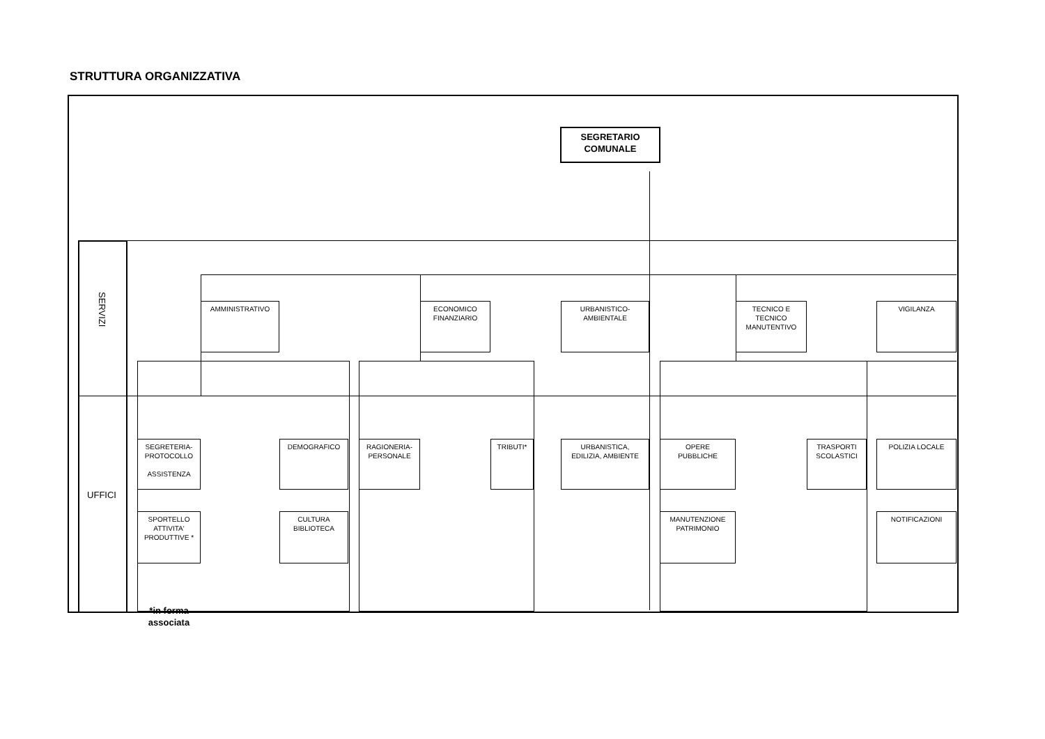STRUTTURA ORGANIZZATIVA
SEGRETARIO
COMUNALE
SERVIZI
AMMINISTRATIVO ECONOMICO
FINANZIARIO
URBANISTICO-
AMBIENTALE
TECNICO E
TECNICO
MANUTENTIVO
VIGILANZA
UFFICI
SEGRETERIA-
PROTOCOLLO
ASSISTENZA
DEMOGRAFICO RAGIONERIA-
PERSONALE
TRIBUTI* URBANISTICA,
EDILIZIA, AMBIENTE
OPERE
PUBBLICHE
TRASPORTI
SCOLASTICI
POLIZIA LOCALE
SPORTELLO
ATTIVITA'
PRODUTTIVE *
CULTURA
BIBLIOTECA
MANUTENZIONE
PATRIMONIO
NOTIFICAZIONI
*in forma associata